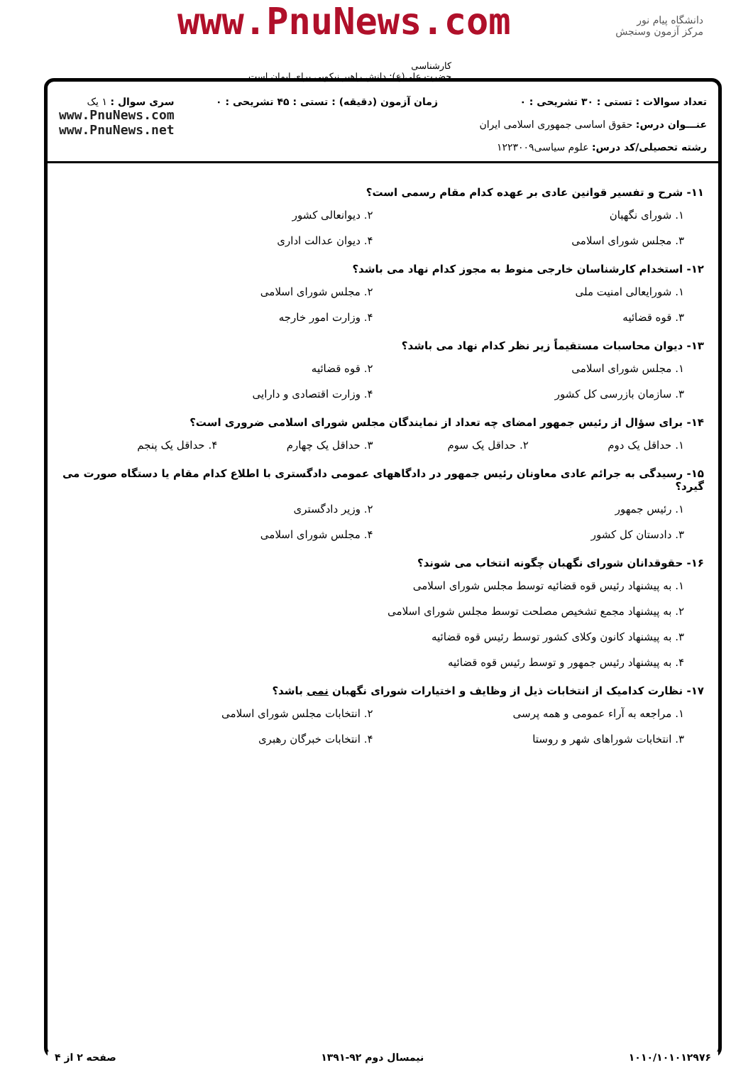دانشگاه پیام نور
مرکز آزمون وسنجش
www.PnuNews.com
کارشناسی
حضرت علی(ع): دانش راهبر نیکویی برای ایمان است
تعداد سوالات : تستی : ۳۰ تشریحی : ۰
عنـــوان درس: حقوق اساسی جمهوری اسلامی ایران
رشته تحصیلی/کد درس: علوم سیاسی۱۲۲۳۰۰۹
زمان آزمون (دقیقه) : تستی : ۴۵ تشریحی : ۰
سری سوال : ۱ یک
www.PnuNews.com
www.PnuNews.net
۱۱- شرح و تفسیر قوانین عادی بر عهده کدام مقام رسمی است؟
۱. شورای نگهبان ۲. دیوانعالی کشور
۳. مجلس شورای اسلامی ۴. دیوان عدالت اداری
۱۲- استخدام کارشناسان خارجی منوط به مجوز کدام نهاد می باشد؟
۱. شورایعالی امنیت ملی ۲. مجلس شورای اسلامی
۳. قوه قضائیه ۴. وزارت امور خارجه
۱۳- دیوان محاسبات مستقیماً زیر نظر کدام نهاد می باشد؟
۱. مجلس شورای اسلامی ۲. قوه قضائیه
۳. سازمان بازرسی کل کشور ۴. وزارت اقتصادی و دارایی
۱۴- برای سؤال از رئیس جمهور امضای چه تعداد از نمایندگان مجلس شورای اسلامی ضروری است؟
۱. حداقل یک دوم ۲. حداقل یک سوم ۳. حداقل یک چهارم ۴. حداقل یک پنجم
۱۵- رسیدگی به جرائم عادی معاونان رئیس جمهور در دادگاههای عمومی دادگستری با اطلاع کدام مقام یا دستگاه صورت می گیرد؟
۱. رئیس جمهور ۲. وزیر دادگستری
۳. دادستان کل کشور ۴. مجلس شورای اسلامی
۱۶- حقوقدانان شورای نگهبان چگونه انتخاب می شوند؟
۱. به پیشنهاد رئیس قوه قضائیه توسط مجلس شورای اسلامی
۲. به پیشنهاد مجمع تشخیص مصلحت توسط مجلس شورای اسلامی
۳. به پیشنهاد کانون وکلای کشور توسط رئیس قوه قضائیه
۴. به پیشنهاد رئیس جمهور و توسط رئیس قوه قضائیه
۱۷- نظارت کدامیک از انتخابات ذیل از وظایف و اختیارات شورای نگهبان نمی باشد؟
۱. مراجعه به آراء عمومی و همه پرسی ۲. انتخابات مجلس شورای اسلامی
۳. انتخابات شوراهای شهر و روستا ۴. انتخابات خبرگان رهبری
۱۰۱۰/۱۰۱۰۱۲۹۷۶ نیمسال دوم ۹۲-۱۳۹۱ صفحه ۲ از ۴